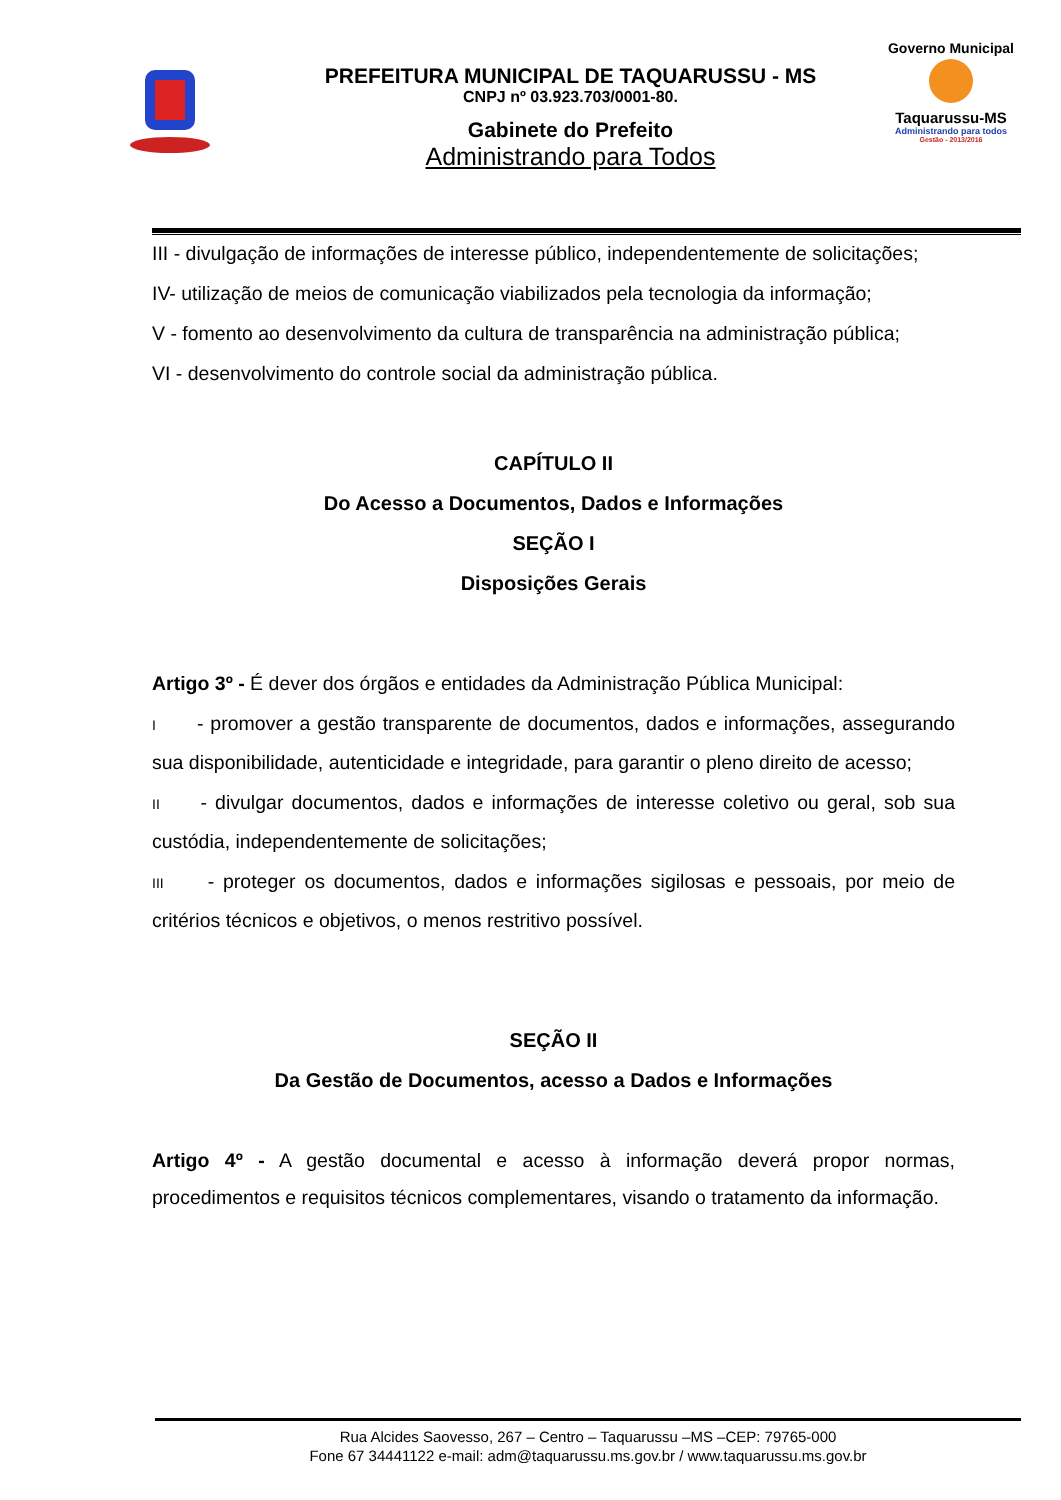PREFEITURA MUNICIPAL DE TAQUARUSSU - MS
CNPJ nº 03.923.703/0001-80.
Gabinete do Prefeito
Administrando para Todos
Governo Municipal
Taquarussu-MS
Administrando para todos
Gestão - 2013/2016
III - divulgação de informações de interesse público, independentemente de solicitações;
IV- utilização de meios de comunicação viabilizados pela tecnologia da informação;
V - fomento ao desenvolvimento da cultura de transparência na administração pública;
VI - desenvolvimento do controle social da administração pública.
CAPÍTULO II
Do Acesso a Documentos, Dados e Informações
SEÇÃO I
Disposições Gerais
Artigo 3º - É dever dos órgãos e entidades da Administração Pública Municipal:
I - promover a gestão transparente de documentos, dados e informações, assegurando sua disponibilidade, autenticidade e integridade, para garantir o pleno direito de acesso;
II - divulgar documentos, dados e informações de interesse coletivo ou geral, sob sua custódia, independentemente de solicitações;
III - proteger os documentos, dados e informações sigilosas e pessoais, por meio de critérios técnicos e objetivos, o menos restritivo possível.
SEÇÃO II
Da Gestão de Documentos, acesso a Dados e Informações
Artigo 4º - A gestão documental e acesso à informação deverá propor normas, procedimentos e requisitos técnicos complementares, visando o tratamento da informação.
Rua Alcides Saovesso, 267 – Centro – Taquarussu –MS –CEP: 79765-000
Fone 67 34441122 e-mail: adm@taquarussu.ms.gov.br / www.taquarussu.ms.gov.br